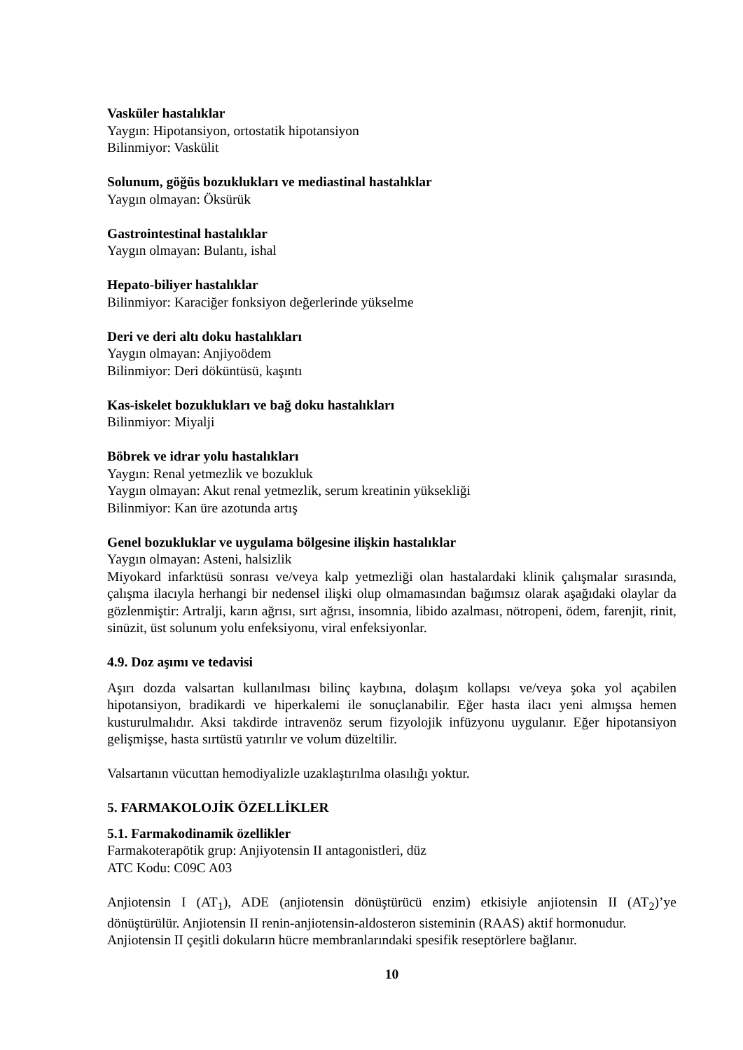Vasküler hastalıklar
Yaygın: Hipotansiyon, ortostatik hipotansiyon
Bilinmiyor: Vaskülit
Solunum, göğüs bozuklukları ve mediastinal hastalıklar
Yaygın olmayan: Öksürük
Gastrointestinal hastalıklar
Yaygın olmayan: Bulantı, ishal
Hepato-biliyer hastalıklar
Bilinmiyor: Karaciğer fonksiyon değerlerinde yükselme
Deri ve deri altı doku hastalıkları
Yaygın olmayan: Anjiyoödem
Bilinmiyor: Deri döküntüsü, kaşıntı
Kas-iskelet bozuklukları ve bağ doku hastalıkları
Bilinmiyor: Miyalji
Böbrek ve idrar yolu hastalıkları
Yaygın: Renal yetmezlik ve bozukluk
Yaygın olmayan: Akut renal yetmezlik, serum kreatinin yüksekliği
Bilinmiyor: Kan üre azotunda artış
Genel bozukluklar ve uygulama bölgesine ilişkin hastalıklar
Yaygın olmayan: Asteni, halsizlik
Miyokard infarktüsü sonrası ve/veya kalp yetmezliği olan hastalardaki klinik çalışmalar sırasında, çalışma ilacıyla herhangi bir nedensel ilişki olup olmamasından bağımsız olarak aşağıdaki olaylar da gözlenmiştir: Artralji, karın ağrısı, sırt ağrısı, insomnia, libido azalması, nötropeni, ödem, farenjit, rinit, sinüzit, üst solunum yolu enfeksiyonu, viral enfeksiyonlar.
4.9. Doz aşımı ve tedavisi
Aşırı dozda valsartan kullanılması bilinç kaybına, dolaşım kollapsı ve/veya şoka yol açabilen hipotansiyon, bradikardi ve hiperkalemi ile sonuçlanabilir. Eğer hasta ilacı yeni almışsa hemen kusturulmalıdır. Aksi takdirde intravenöz serum fizyolojik infüzyonu uygulanır. Eğer hipotansiyon gelişmişse, hasta sırtüstü yatırılır ve volum düzeltilir.
Valsartanın vücuttan hemodiyalizle uzaklaştırılma olasılığı yoktur.
5. FARMAKOLOJİK ÖZELLİKLER
5.1. Farmakodinamik özellikler
Farmakoterapötik grup: Anjiyotensin II antagonistleri, düz
ATC Kodu: C09C A03
Anjiotensin I (AT<sub>1</sub>), ADE (anjiotensin dönüştürücü enzim) etkisiyle anjiotensin II (AT<sub>2</sub>)’ye dönüştürülür. Anjiotensin II renin-anjiotensin-aldosteron sisteminin (RAAS) aktif hormonudur.
Anjiotensin II çeşitli dokuların hücre membranlarındaki spesifik reseptörlere bağlanır.
10